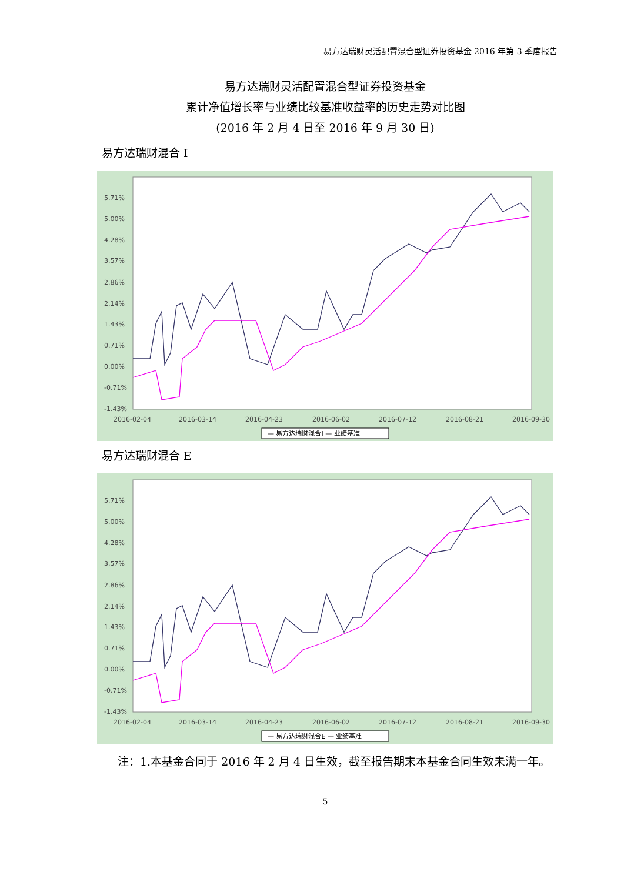易方达瑞财灵活配置混合型证券投资基金 2016 年第 3 季度报告
易方达瑞财灵活配置混合型证券投资基金
累计净值增长率与业绩比较基准收益率的历史走势对比图
(2016 年 2 月 4 日至 2016 年 9 月 30 日)
易方达瑞财混合 I
5.71%
5.00%
4.28%
3.57%
2.86%
2.14%
1.43%
0.71%
0.00%
-0.71%
-1.43%
2016-02-04
2016-03-14
2016-04-23
2016-06-02
2016-07-12
2016-08-21
2016-09-30
— 易方达瑞财混合I — 业绩基准
易方达瑞财混合 E
5.71%
5.00%
4.28%
3.57%
2.86%
2.14%
1.43%
0.71%
0.00%
-0.71%
-1.43%
2016-02-04
2016-03-14
2016-04-23
2016-06-02
2016-07-12
2016-08-21
2016-09-30
— 易方达瑞财混合E — 业绩基准
注：1.本基金合同于 2016 年 2 月 4 日生效，截至报告期末本基金合同生效未满一年。
5